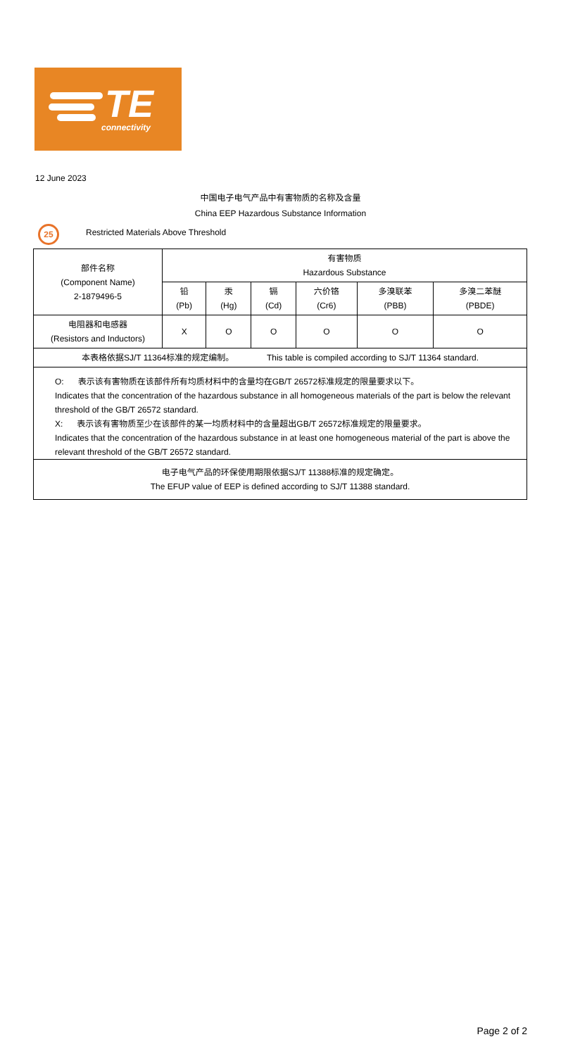TE
connectivity
12 June 2023
中国电子电气产品中有害物质的名称及含量
China EEP Hazardous Substance Information
25
Restricted Materials Above Threshold
| 部件名称 (Component Name) 2-1879496-5 | 有害物质 Hazardous Substance | | | | | |
| --- | --- | --- | --- | --- | --- | --- |
| | 铅 (Pb) | 汞 (Hg) | 镉 (Cd) | 六价铬 (Cr6) | 多溴联苯 (PBB) | 多溴二苯醚 (PBDE) |
| 电阻器和电感器 (Resistors and Inductors) | X | O | O | O | O | O |
| 本表格依据SJ/T 11364标准的规定编制。 This table is compiled according to SJ/T 11364 standard. | | | | | | |
| O: 表示该有害物质在该部件所有均质材料中的含量均在GB/T 26572标准规定的限量要求以下。 Indicates that the concentration of the hazardous substance in all homogeneous materials of the part is below the relevant threshold of the GB/T 26572 standard. X: 表示该有害物质至少在该部件的某一均质材料中的含量超出GB/T 26572标准规定的限量要求。 Indicates that the concentration of the hazardous substance in at least one homogeneous material of the part is above the relevant threshold of the GB/T 26572 standard. | | | | | | |
| 电子电气产品的环保使用期限依据SJ/T 11388标准的规定确定。 The EFUP value of EEP is defined according to SJ/T 11388 standard. | | | | | | |
Page 2 of 2